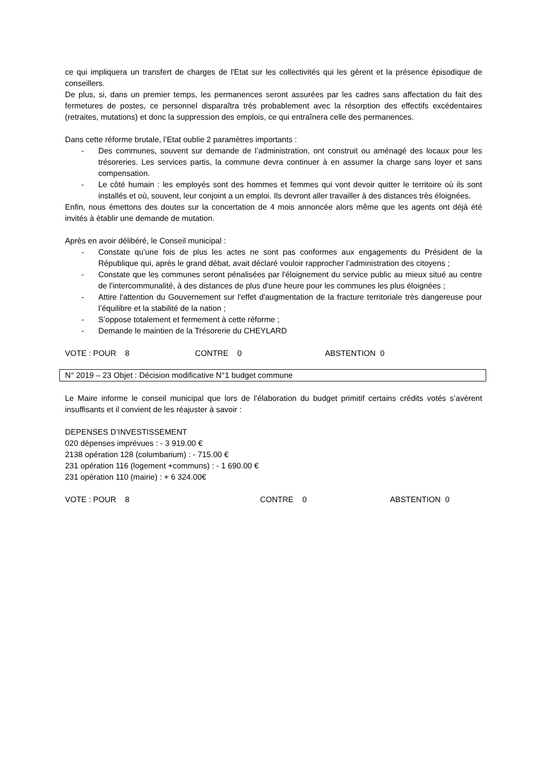ce qui impliquera un transfert de charges de l'Etat sur les collectivités qui les gèrent et la présence épisodique de conseillers.
De plus, si, dans un premier temps, les permanences seront assurées par les cadres sans affectation du fait des fermetures de postes, ce personnel disparaîtra très probablement avec la résorption des effectifs excédentaires (retraites, mutations) et donc la suppression des emplois, ce qui entraînera celle des permanences.
Dans cette réforme brutale, l’Etat oublie 2 paramètres importants :
- Des communes, souvent sur demande de l’administration, ont construit ou aménagé des locaux pour les trésoreries. Les services partis, la commune devra continuer à en assumer la charge sans loyer et sans compensation.
- Le côté humain : les employés sont des hommes et femmes qui vont devoir quitter le territoire où ils sont installés et où, souvent, leur conjoint a un emploi. Ils devront aller travailler à des distances très éloignées.
Enfin, nous émettons des doutes sur la concertation de 4 mois annoncée alors même que les agents ont déjà été invités à établir une demande de mutation.
Après en avoir délibéré, le Conseil municipal :
- Constate qu’une fois de plus les actes ne sont pas conformes aux engagements du Président de la République qui, après le grand débat, avait déclaré vouloir rapprocher l’administration des citoyens ;
- Constate que les communes seront pénalisées par l'éloignement du service public au mieux situé au centre de l'intercommunalité, à des distances de plus d'une heure pour les communes les plus éloignées ;
- Attire l'attention du Gouvernement sur l'effet d'augmentation de la fracture territoriale très dangereuse pour l’équilibre et la stabilité de la nation ;
- S’oppose totalement et fermement à cette réforme ;
- Demande le maintien de la Trésorerie du CHEYLARD
VOTE : POUR 8 CONTRE 0 ABSTENTION 0
N° 2019 – 23 Objet : Décision modificative N°1 budget commune
Le Maire informe le conseil municipal que lors de l’élaboration du budget primitif certains crédits votés s’avèrent insuffisants et il convient de les réajuster à savoir :
DEPENSES D’INVESTISSEMENT
020 dépenses imprévues : - 3 919.00 €
2138 opération 128 (columbarium) : - 715.00 €
231 opération 116 (logement +communs) : - 1 690.00 €
231 opération 110 (mairie) : + 6 324.00€
VOTE : POUR 8 CONTRE 0 ABSTENTION 0